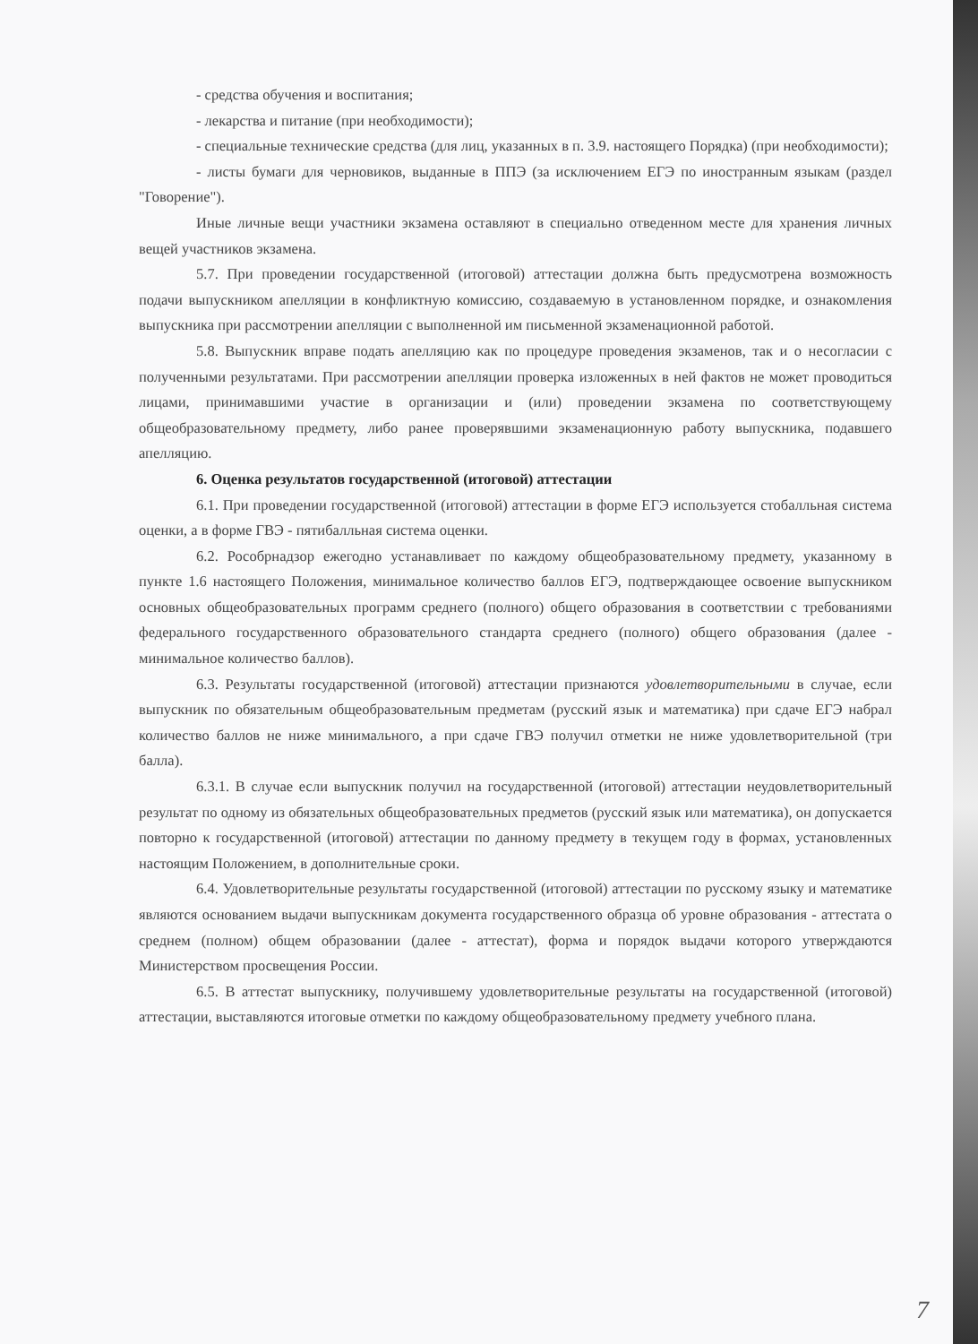- средства обучения и воспитания;
- лекарства и питание (при необходимости);
- специальные технические средства (для лиц, указанных в п. 3.9. настоящего Порядка) (при необходимости);
- листы бумаги для черновиков, выданные в ППЭ (за исключением ЕГЭ по иностранным языкам (раздел "Говорение").
Иные личные вещи участники экзамена оставляют в специально отведенном месте для хранения личных вещей участников экзамена.
5.7. При проведении государственной (итоговой) аттестации должна быть предусмотрена возможность подачи выпускником апелляции в конфликтную комиссию, создаваемую в установленном порядке, и ознакомления выпускника при рассмотрении апелляции с выполненной им письменной экзаменационной работой.
5.8. Выпускник вправе подать апелляцию как по процедуре проведения экзаменов, так и о несогласии с полученными результатами. При рассмотрении апелляции проверка изложенных в ней фактов не может проводиться лицами, принимавшими участие в организации и (или) проведении экзамена по соответствующему общеобразовательному предмету, либо ранее проверявшими экзаменационную работу выпускника, подавшего апелляцию.
6. Оценка результатов государственной (итоговой) аттестации
6.1. При проведении государственной (итоговой) аттестации в форме ЕГЭ используется стобалльная система оценки, а в форме ГВЭ - пятибалльная система оценки.
6.2. Рособрнадзор ежегодно устанавливает по каждому общеобразовательному предмету, указанному в пункте 1.6 настоящего Положения, минимальное количество баллов ЕГЭ, подтверждающее освоение выпускником основных общеобразовательных программ среднего (полного) общего образования в соответствии с требованиями федерального государственного образовательного стандарта среднего (полного) общего образования (далее - минимальное количество баллов).
6.3. Результаты государственной (итоговой) аттестации признаются удовлетворительными в случае, если выпускник по обязательным общеобразовательным предметам (русский язык и математика) при сдаче ЕГЭ набрал количество баллов не ниже минимального, а при сдаче ГВЭ получил отметки не ниже удовлетворительной (три балла).
6.3.1. В случае если выпускник получил на государственной (итоговой) аттестации неудовлетворительный результат по одному из обязательных общеобразовательных предметов (русский язык или математика), он допускается повторно к государственной (итоговой) аттестации по данному предмету в текущем году в формах, установленных настоящим Положением, в дополнительные сроки.
6.4. Удовлетворительные результаты государственной (итоговой) аттестации по русскому языку и математике являются основанием выдачи выпускникам документа государственного образца об уровне образования - аттестата о среднем (полном) общем образовании (далее - аттестат), форма и порядок выдачи которого утверждаются Министерством просвещения России.
6.5. В аттестат выпускнику, получившему удовлетворительные результаты на государственной (итоговой) аттестации, выставляются итоговые отметки по каждому общеобразовательному предмету учебного плана.
7